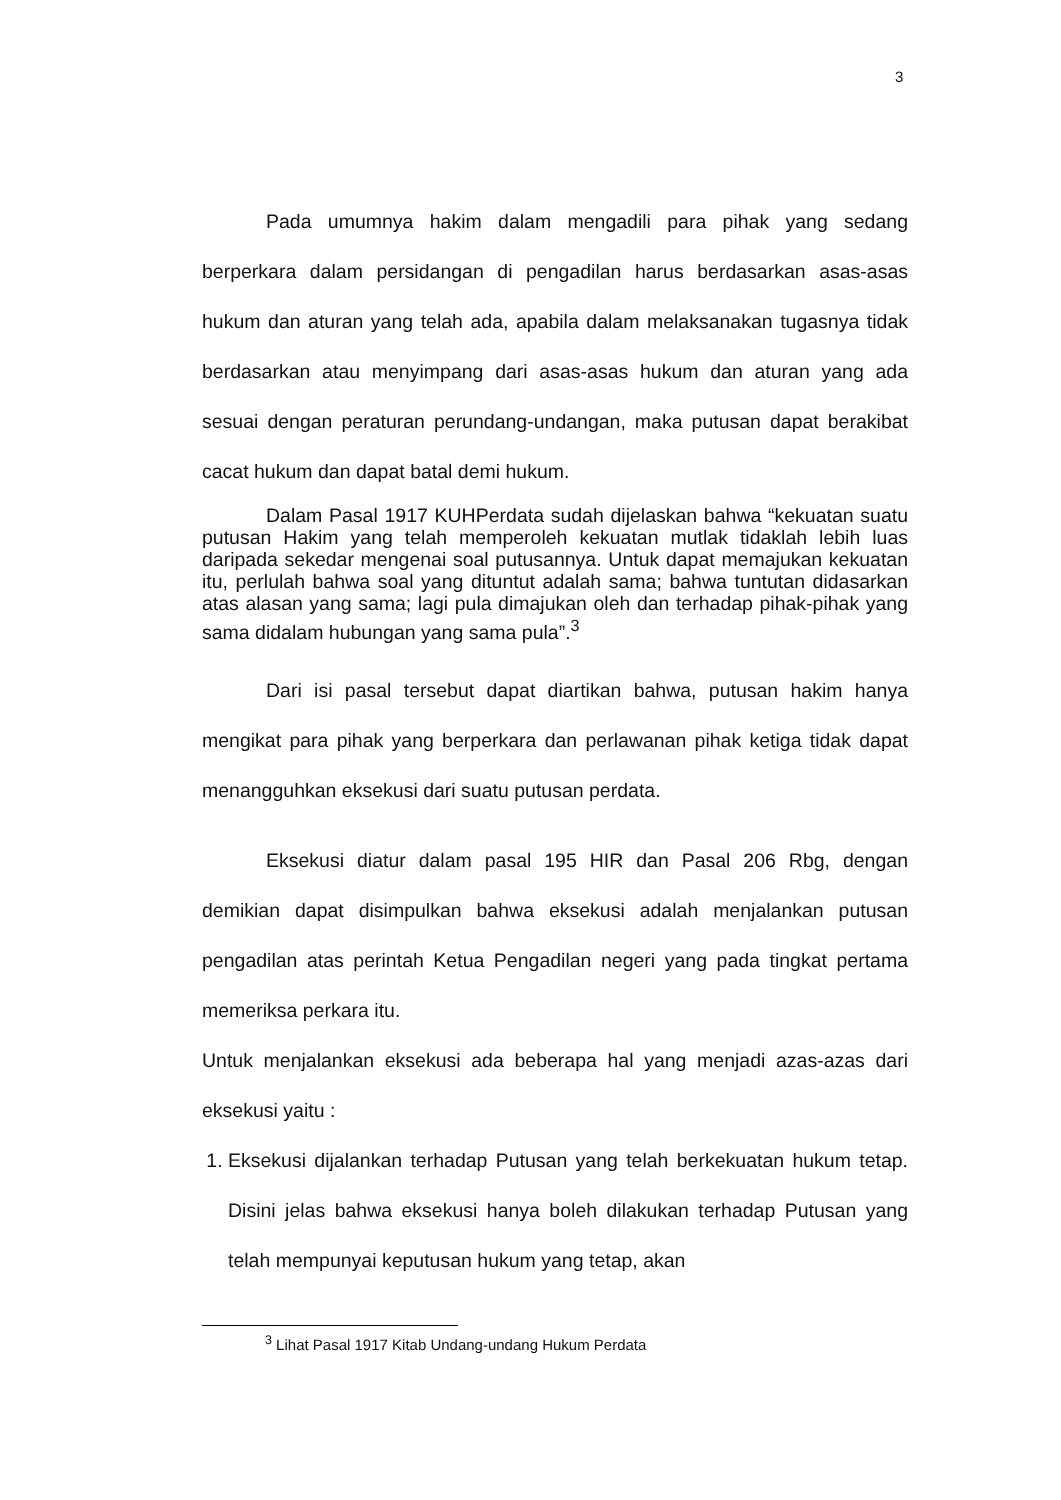3
Pada umumnya hakim dalam mengadili para pihak yang sedang berperkara dalam persidangan di pengadilan harus berdasarkan asas-asas hukum dan aturan yang telah ada, apabila dalam melaksanakan tugasnya tidak berdasarkan atau menyimpang dari asas-asas hukum dan aturan yang ada sesuai dengan peraturan perundang-undangan, maka putusan dapat berakibat cacat hukum dan dapat batal demi hukum.
Dalam Pasal 1917 KUHPerdata sudah dijelaskan bahwa “kekuatan suatu putusan Hakim yang telah memperoleh kekuatan mutlak tidaklah lebih luas daripada sekedar mengenai soal putusannya. Untuk dapat memajukan kekuatan itu, perlulah bahwa soal yang dituntut adalah sama; bahwa tuntutan didasarkan atas alasan yang sama; lagi pula dimajukan oleh dan terhadap pihak-pihak yang sama didalam hubungan yang sama pula”.<sup>3</sup>
Dari isi pasal tersebut dapat diartikan bahwa, putusan hakim hanya mengikat para pihak yang berperkara dan perlawanan pihak ketiga tidak dapat menangguhkan eksekusi dari suatu putusan perdata.
Eksekusi diatur dalam pasal 195 HIR dan Pasal 206 Rbg, dengan demikian dapat disimpulkan bahwa eksekusi adalah menjalankan putusan pengadilan atas perintah Ketua Pengadilan negeri yang pada tingkat pertama memeriksa perkara itu.
Untuk menjalankan eksekusi ada beberapa hal yang menjadi azas-azas dari eksekusi yaitu :
1. Eksekusi dijalankan terhadap Putusan yang telah berkekuatan hukum tetap. Disini jelas bahwa eksekusi hanya boleh dilakukan terhadap Putusan yang telah mempunyai keputusan hukum yang tetap, akan
<sup>3</sup> Lihat Pasal 1917 Kitab Undang-undang Hukum Perdata